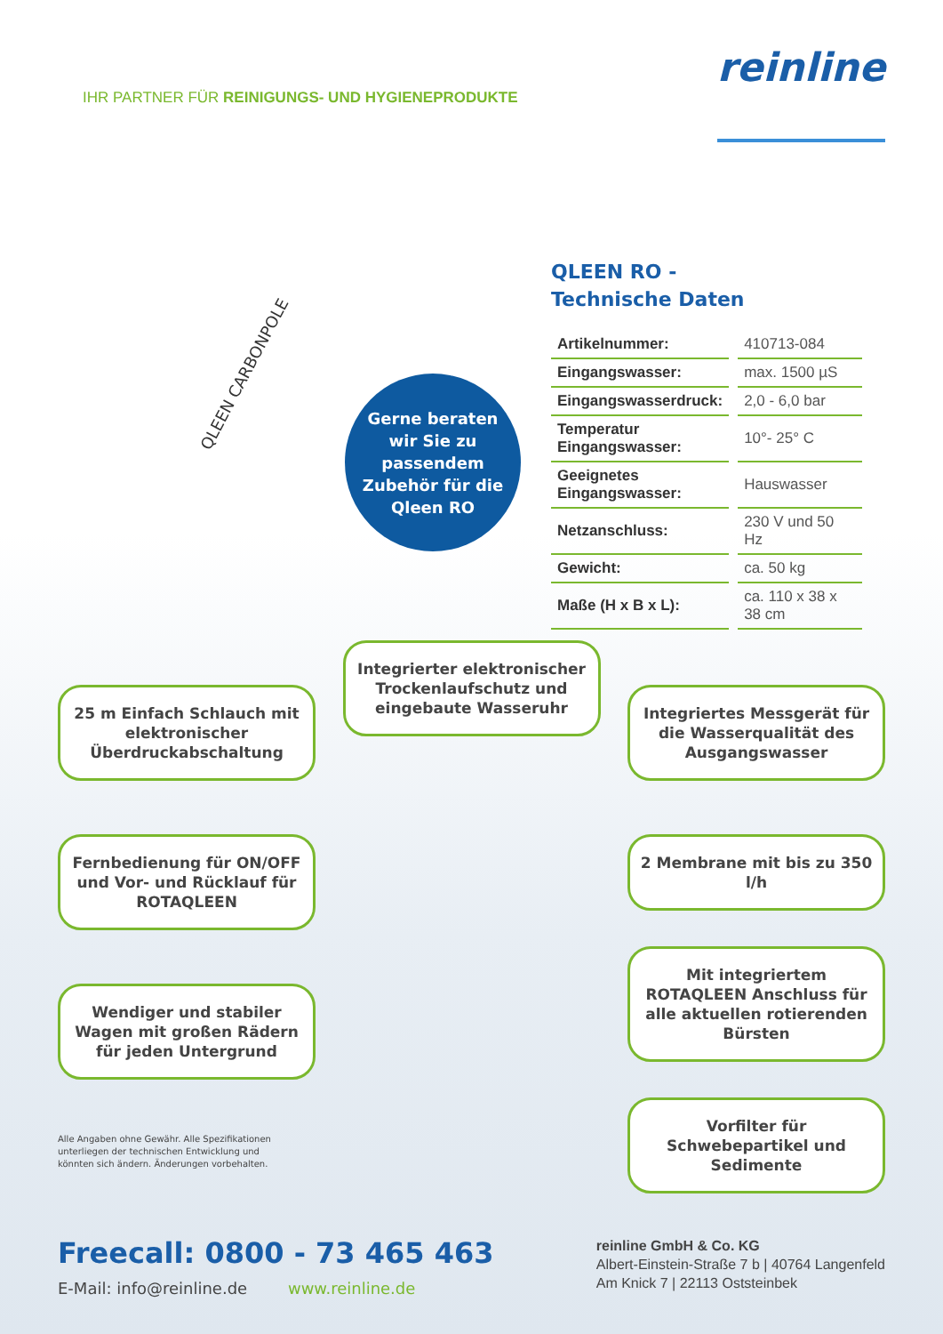IHR PARTNER FÜR REINIGUNGS- UND HYGIENEPRODUKTE
reinline
QLEEN CARBONPOLE
Gerne beraten
wir Sie zu
passendem
Zubehör für die
Qleen RO
QLEEN RO -
Technische Daten
| Artikelnummer: | 410713-084 |
| Eingangswasser: | max. 1500 µS |
| Eingangswasserdruck: | 2,0 - 6,0 bar |
| Temperatur Eingangswasser: | 10°- 25° C |
| Geeignetes Eingangswasser: | Hauswasser |
| Netzanschluss: | 230 V und 50 Hz |
| Gewicht: | ca. 50 kg |
| Maße (H x B x L): | ca. 110 x 38 x 38 cm |
25 m Einfach Schlauch mit elektronischer Überdruckabschaltung
Fernbedienung für ON/OFF und Vor- und Rücklauf für ROTAQLEEN
Wendiger und stabiler Wagen mit großen Rädern für jeden Untergrund
Alle Angaben ohne Gewähr. Alle Spezifikationen unterliegen der technischen Entwicklung und könnten sich ändern. Änderungen vorbehalten.
Integrierter elektronischer Trockenlaufschutz und eingebaute Wasseruhr
Integriertes Messgerät für die Wasserqualität des Ausgangswasser
2 Membrane mit bis zu 350 l/h
Mit integriertem ROTAQLEEN Anschluss für alle aktuellen rotierenden Bürsten
Vorfilter für Schwebepartikel und Sedimente
Freecall: 0800 - 73 465 463
E-Mail: info@reinline.de www.reinline.de
reinline GmbH & Co. KG
Albert-Einstein-Straße 7 b | 40764 Langenfeld
Am Knick 7 | 22113 Oststeinbek